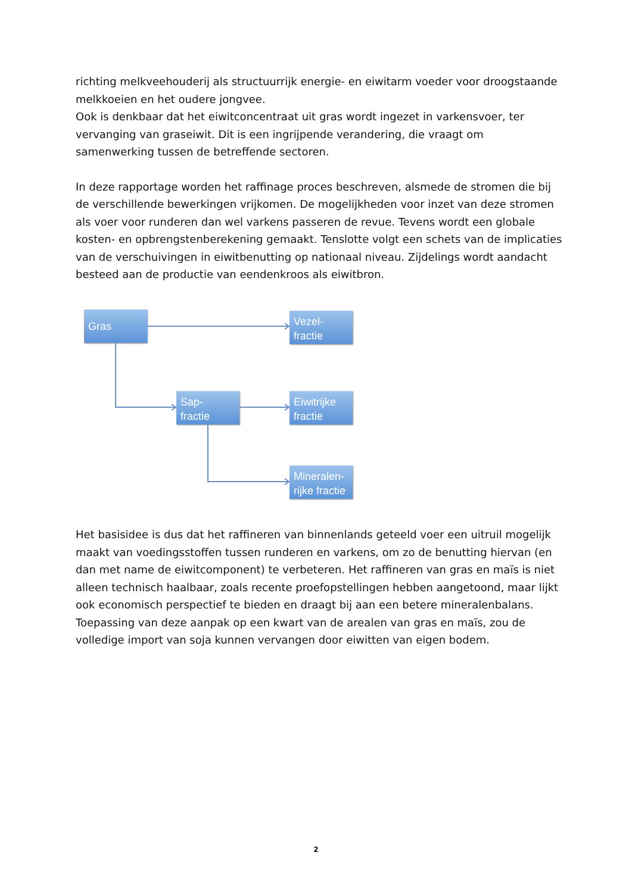richting melkveehouderij als structuurrijk energie- en eiwitarm voeder voor droogstaande melkkoeien en het oudere jongvee.
Ook is denkbaar dat het eiwitconcentraat uit gras wordt ingezet in varkensvoer, ter vervanging van graseiwit. Dit is een ingrijpende verandering, die vraagt om samenwerking tussen de betreffende sectoren.
In deze rapportage worden het raffinage proces beschreven, alsmede de stromen die bij de verschillende bewerkingen vrijkomen. De mogelijkheden voor inzet van deze stromen als voer voor runderen dan wel varkens passeren de revue. Tevens wordt een globale kosten- en opbrengstenberekening gemaakt. Tenslotte volgt een schets van de implicaties van de verschuivingen in eiwitbenutting op nationaal niveau. Zijdelings wordt aandacht besteed aan de productie van eendenkroos als eiwitbron.
Gras
Vezel-
fractie
Sap-
fractie
Eiwitrijke
fractie
Mineralen-
rijke fractie
Het basisidee is dus dat het raffineren van binnenlands geteeld voer een uitruil mogelijk maakt van voedingsstoffen tussen runderen en varkens, om zo de benutting hiervan (en dan met name de eiwitcomponent) te verbeteren. Het raffineren van gras en maïs is niet alleen technisch haalbaar, zoals recente proefopstellingen hebben aangetoond, maar lijkt ook economisch perspectief te bieden en draagt bij aan een betere mineralenbalans. Toepassing van deze aanpak op een kwart van de arealen van gras en maïs, zou de volledige import van soja kunnen vervangen door eiwitten van eigen bodem.
2